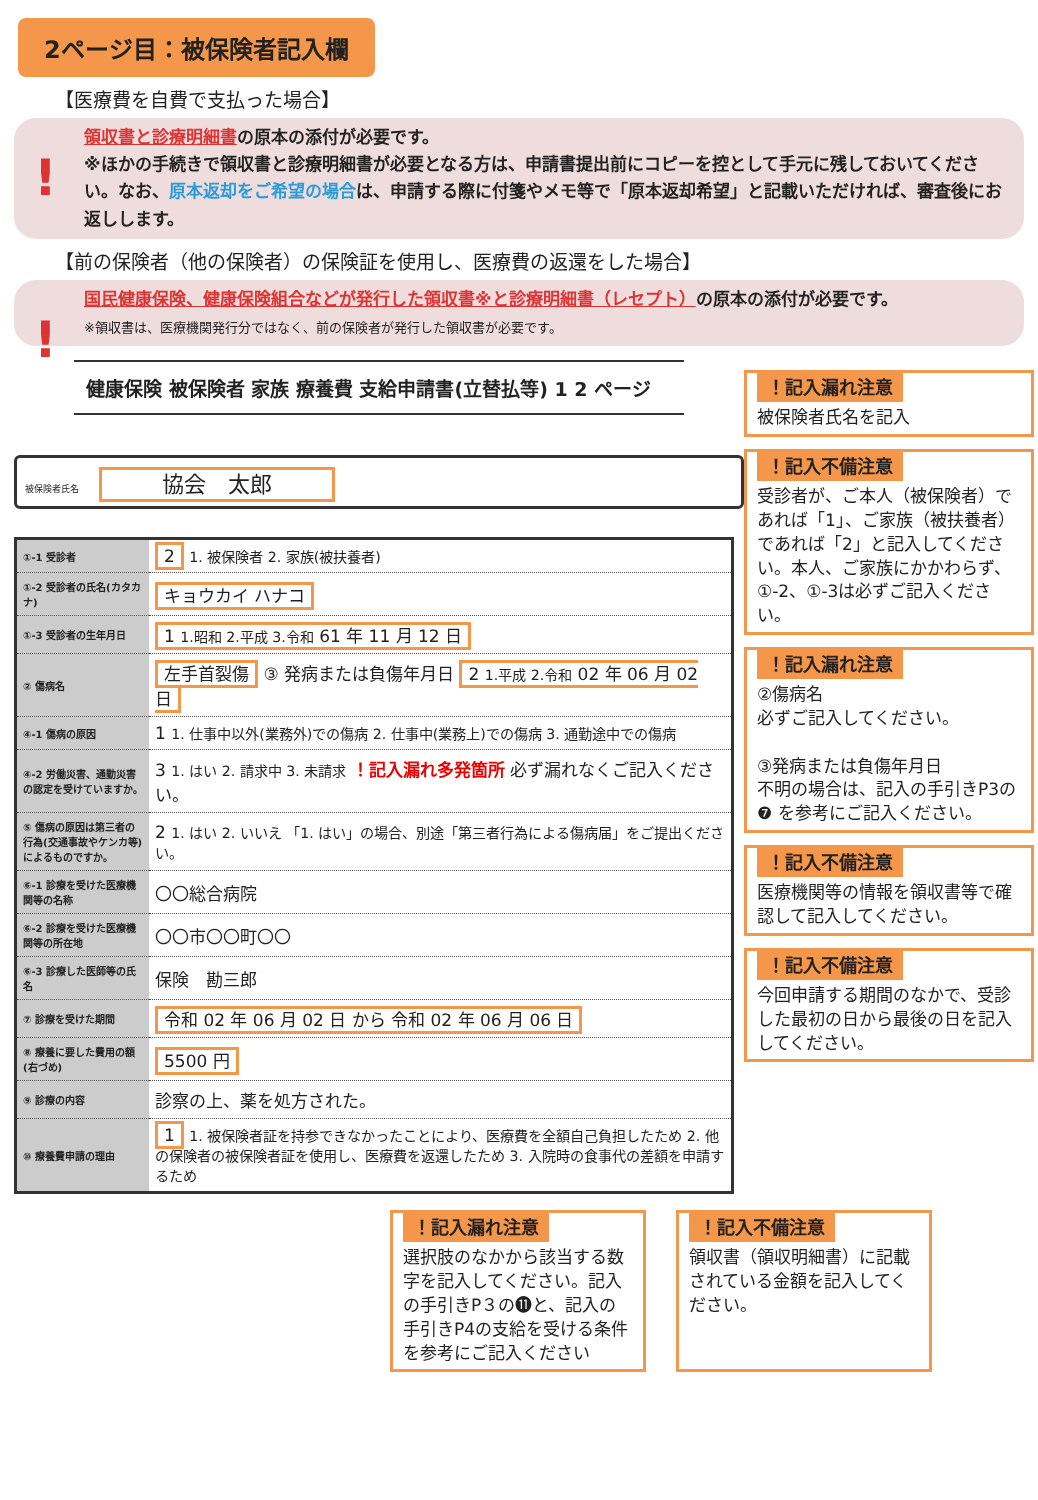2ページ目：被保険者記入欄
【医療費を自費で支払った場合】
!
領収書と診療明細書の原本の添付が必要です。
※ほかの手続きで領収書と診療明細書が必要となる方は、申請書提出前にコピーを控として手元に残しておいてください。なお、原本返却をご希望の場合は、申請する際に付箋やメモ等で「原本返却希望」と記載いただければ、審査後にお返しします。
【前の保険者（他の保険者）の保険証を使用し、医療費の返還をした場合】
!
国民健康保険、健康保険組合などが発行した領収書※と診療明細書（レセプト）の原本の添付が必要です。
※領収書は、医療機関発行分ではなく、前の保険者が発行した領収書が必要です。
健康保険 被保険者 家族 療養費 支給申請書(立替払等) 1 2 ページ
被保険者氏名 協会　太郎
| ①-1 受診者 | 2 1. 被保険者 2. 家族(被扶養者) |
| ①-2 受診者の氏名(カタカナ) | キョウカイ ハナコ |
| ①-3 受診者の生年月日 | 1 1.昭和 2.平成 3.令和 61 年 11 月 12 日 |
| ② 傷病名 | 左手首裂傷 ③ 発病または負傷年月日 2 1.平成 2.令和 02 年 06 月 02 日 |
| ④-1 傷病の原因 | 1 1. 仕事中以外(業務外)での傷病 2. 仕事中(業務上)での傷病 3. 通勤途中での傷病 |
| ④-2 労働災害、通勤災害の認定を受けていますか。 | 3 1. はい 2. 請求中 3. 未請求 ！記入漏れ多発箇所 必ず漏れなくご記入ください。 |
| ⑤ 傷病の原因は第三者の行為(交通事故やケンカ等)によるものですか。 | 2 1. はい 2. いいえ 「1. はい」の場合、別途「第三者行為による傷病届」をご提出ください。 |
| ⑥-1 診療を受けた医療機関等の名称 | 〇〇総合病院 |
| ⑥-2 診療を受けた医療機関等の所在地 | 〇〇市〇〇町〇〇 |
| ⑥-3 診療した医師等の氏名 | 保険 勘三郎 |
| ⑦ 診療を受けた期間 | 令和 02 年 06 月 02 日 から 令和 02 年 06 月 06 日 |
| ⑧ 療養に要した費用の額(右づめ) | 5500 円 |
| ⑨ 診療の内容 | 診察の上、薬を処方された。 |
| ⑩ 療養費申請の理由 | 1 1. 被保険者証を持参できなかったことにより、医療費を全額自己負担したため 2. 他の保険者の被保険者証を使用し、医療費を返還したため 3. 入院時の食事代の差額を申請するため |
！記入漏れ注意
被保険者氏名を記入
！記入不備注意
受診者が、ご本人（被保険者）であれば「1」、ご家族（被扶養者）であれば「2」と記入してください。本人、ご家族にかかわらず、①-2、①-3は必ずご記入ください。
！記入漏れ注意
②傷病名
必ずご記入してください。
③発病または負傷年月日
不明の場合は、記入の手引きP3の❼ を参考にご記入ください。
！記入不備注意
医療機関等の情報を領収書等で確認して記入してください。
！記入不備注意
今回申請する期間のなかで、受診した最初の日から最後の日を記入してください。
！記入漏れ注意
選択肢のなかから該当する数字を記入してください。記入の手引きP３の⓫と、記入の手引きP4の支給を受ける条件を参考にご記入ください
！記入不備注意
領収書（領収明細書）に記載されている金額を記入してください。